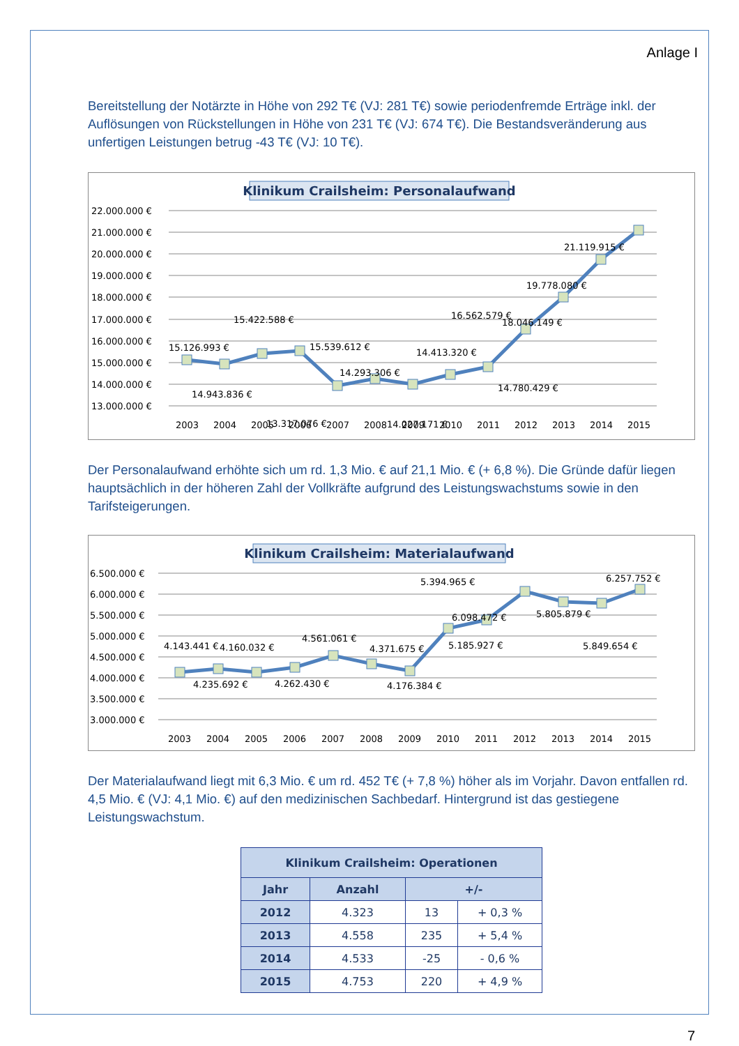Anlage I
Bereitstellung der Notärzte in Höhe von 292 T€ (VJ: 281 T€) sowie periodenfremde Erträge inkl. der Auflösungen von Rückstellungen in Höhe von 231 T€ (VJ: 674 T€). Die Bestandsveränderung aus unfertigen Leistungen betrug -43 T€ (VJ: 10 T€).
Klinikum Crailsheim: Personalaufwand
22.000.000 €
21.000.000 €
20.000.000 €
19.000.000 €
18.000.000 €
17.000.000 €
16.000.000 €
15.000.000 €
14.000.000 €
13.000.000 €
15.126.993 €
14.943.836 €
15.422.588 €
15.539.612 €
13.317.076 €
14.293.306 €
14.027.171 €
14.413.320 €
14.780.429 €
16.562.579 €
18.046.149 €
19.778.080 €
21.119.915 €
2003
2004
2005
2006
2007
2008
2009
2010
2011
2012
2013
2014
2015
Der Personalaufwand erhöhte sich um rd. 1,3 Mio. € auf 21,1 Mio. € (+ 6,8 %). Die Gründe dafür liegen hauptsächlich in der höheren Zahl der Vollkräfte aufgrund des Leistungswachstums sowie in den Tarifsteigerungen.
Klinikum Crailsheim: Materialaufwand
6.500.000 €
6.000.000 €
5.500.000 €
5.000.000 €
4.500.000 €
4.000.000 €
3.500.000 €
3.000.000 €
4.143.441 €
4.160.032 €
4.235.692 €
4.262.430 €
4.561.061 €
4.371.675 €
4.176.384 €
5.185.927 €
5.394.965 €
6.098.472 €
5.805.879 €
5.849.654 €
6.257.752 €
2003
2004
2005
2006
2007
2008
2009
2010
2011
2012
2013
2014
2015
Der Materialaufwand liegt mit 6,3 Mio. € um rd. 452 T€ (+ 7,8 %) höher als im Vorjahr. Davon entfallen rd. 4,5 Mio. € (VJ: 4,1 Mio. €) auf den medizinischen Sachbedarf. Hintergrund ist das gestiegene Leistungswachstum.
| Klinikum Crailsheim: Operationen | | | |
| --- | --- | --- | --- |
| Jahr | Anzahl | +/- | |
| 2012 | 4.323 | 13 | + 0,3 % |
| 2013 | 4.558 | 235 | + 5,4 % |
| 2014 | 4.533 | -25 | - 0,6 % |
| 2015 | 4.753 | 220 | + 4,9 % |
7